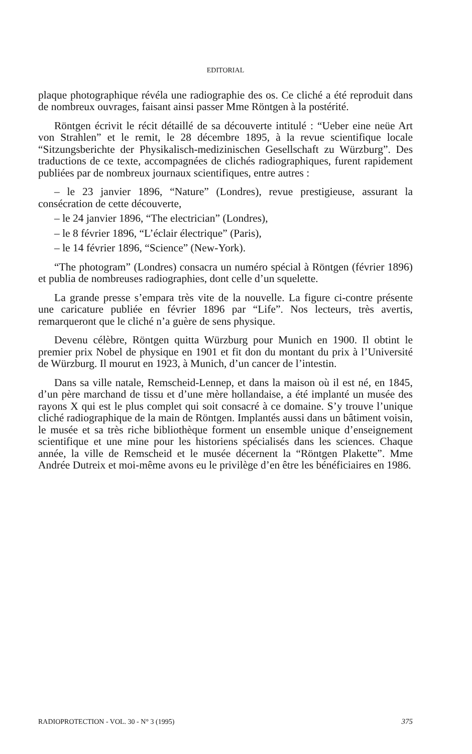EDITORIAL
plaque photographique révéla une radiographie des os. Ce cliché a été reproduit dans de nombreux ouvrages, faisant ainsi passer Mme Röntgen à la postérité.
Röntgen écrivit le récit détaillé de sa découverte intitulé : “Ueber eine neüe Art von Strahlen” et le remit, le 28 décembre 1895, à la revue scientifique locale “Sitzungsberichte der Physikalisch-medizinischen Gesellschaft zu Würzburg”. Des traductions de ce texte, accompagnées de clichés radiographiques, furent rapidement publiées par de nombreux journaux scientifiques, entre autres :
– le 23 janvier 1896, “Nature” (Londres), revue prestigieuse, assurant la consécration de cette découverte,
– le 24 janvier 1896, “The electrician” (Londres),
– le 8 février 1896, “L’éclair électrique” (Paris),
– le 14 février 1896, “Science” (New-York).
“The photogram” (Londres) consacra un numéro spécial à Röntgen (février 1896) et publia de nombreuses radiographies, dont celle d’un squelette.
La grande presse s’empara très vite de la nouvelle. La figure ci-contre présente une caricature publiée en février 1896 par “Life”. Nos lecteurs, très avertis, remarqueront que le cliché n’a guère de sens physique.
Devenu célèbre, Röntgen quitta Würzburg pour Munich en 1900. Il obtint le premier prix Nobel de physique en 1901 et fit don du montant du prix à l’Université de Würzburg. Il mourut en 1923, à Munich, d’un cancer de l’intestin.
Dans sa ville natale, Remscheid-Lennep, et dans la maison où il est né, en 1845, d’un père marchand de tissu et d’une mère hollandaise, a été implanté un musée des rayons X qui est le plus complet qui soit consacré à ce domaine. S’y trouve l’unique cliché radiographique de la main de Röntgen. Implantés aussi dans un bâtiment voisin, le musée et sa très riche bibliothèque forment un ensemble unique d’enseignement scientifique et une mine pour les historiens spécialisés dans les sciences. Chaque année, la ville de Remscheid et le musée décernent la “Röntgen Plakette”. Mme Andrée Dutreix et moi-même avons eu le privilège d’en être les bénéficiaires en 1986.
RADIOPROTECTION - VOL. 30 - N° 3 (1995) 375